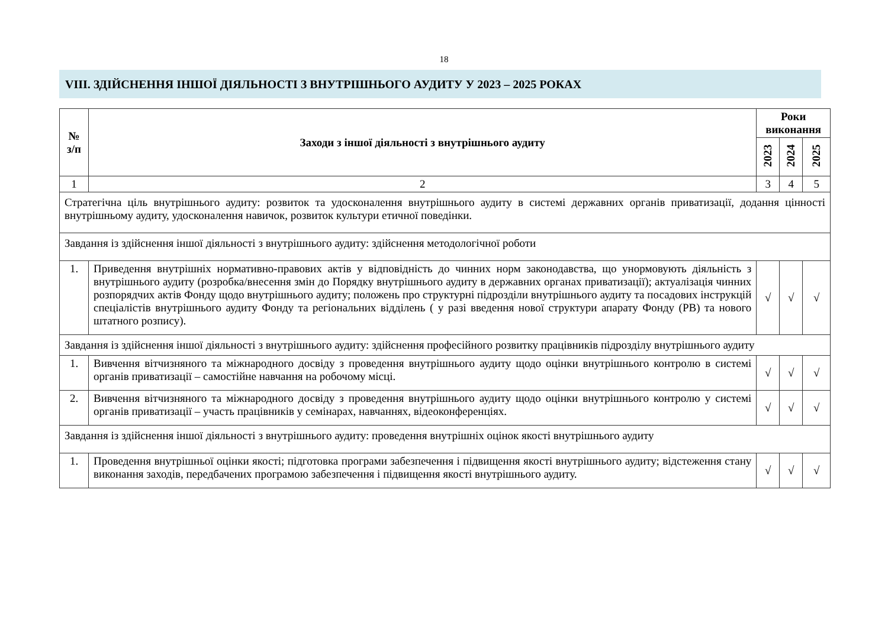18
VIII. ЗДІЙСНЕННЯ ІНШОЇ ДІЯЛЬНОСТІ З ВНУТРІШНЬОГО АУДИТУ У 2023 – 2025 РОКАХ
| № з/п | Заходи з іншої діяльності з внутрішнього аудиту | Роки виконання | | |
| --- | --- | --- | --- | --- |
| | | 2023 | 2024 | 2025 |
| 1 | 2 | 3 | 4 | 5 |
| Стратегічна ціль внутрішнього аудиту: розвиток та удосконалення внутрішнього аудиту в системі державних органів приватизації, додання цінності внутрішньому аудиту, удосконалення навичок, розвиток культури етичної поведінки. | | | | |
| Завдання із здійснення іншої діяльності з внутрішнього аудиту: здійснення методологічної роботи | | | | |
| 1. | Приведення внутрішніх нормативно-правових актів у відповідність до чинних норм законодавства, що унормовують діяльність з внутрішнього аудиту (розробка/внесення змін до Порядку внутрішнього аудиту в державних органах приватизації); актуалізація чинних розпорядчих актів Фонду щодо внутрішнього аудиту; положень про структурні підрозділи внутрішнього аудиту та посадових інструкцій спеціалістів внутрішнього аудиту Фонду та регіональних відділень ( у разі введення нової структури апарату Фонду (РВ) та нового штатного розпису). | √ | √ | √ |
| Завдання із здійснення іншої діяльності з внутрішнього аудиту: здійснення професійного розвитку працівників підрозділу внутрішнього аудиту | | | | |
| 1. | Вивчення вітчизняного та міжнародного досвіду з проведення внутрішнього аудиту щодо оцінки внутрішнього контролю в системі органів приватизації – самостійне навчання на робочому місці. | √ | √ | √ |
| 2. | Вивчення вітчизняного та міжнародного досвіду з проведення внутрішнього аудиту щодо оцінки внутрішнього контролю у системі органів приватизації – участь працівників у семінарах, навчаннях, відеоконференціях. | √ | √ | √ |
| Завдання із здійснення іншої діяльності з внутрішнього аудиту: проведення внутрішніх оцінок якості внутрішнього аудиту | | | | |
| 1. | Проведення внутрішньої оцінки якості; підготовка програми забезпечення і підвищення якості внутрішнього аудиту; відстеження стану виконання заходів, передбачених програмою забезпечення і підвищення якості внутрішнього аудиту. | √ | √ | √ |